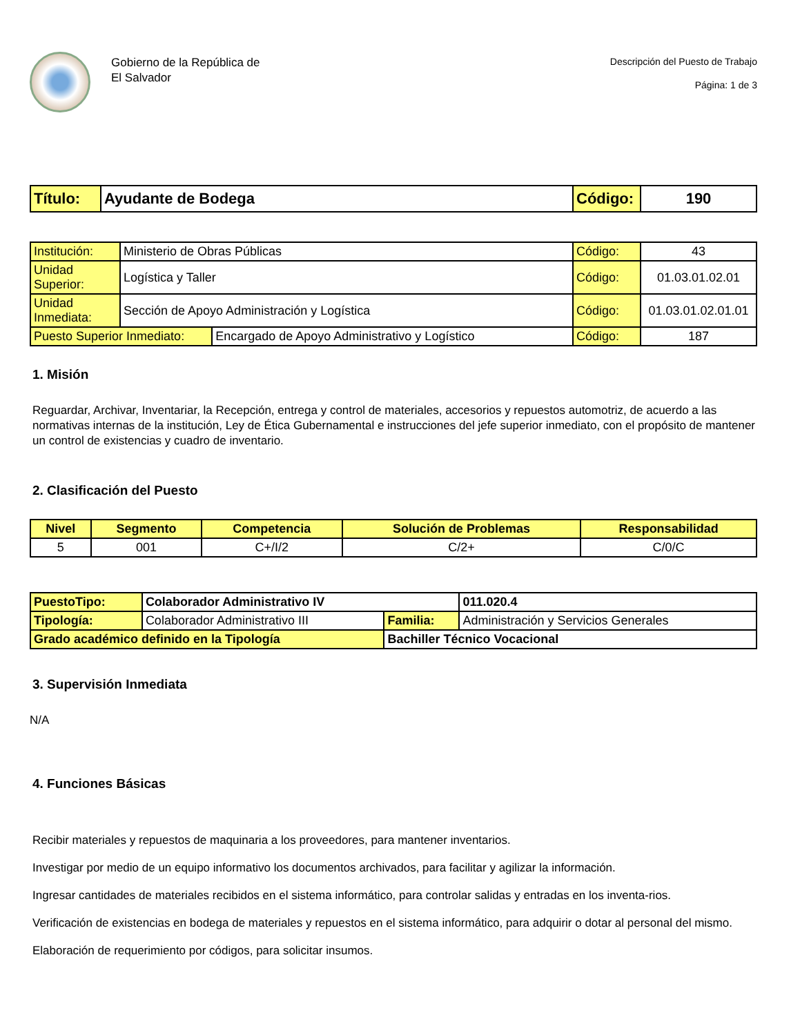Gobierno de la República de
El Salvador
Descripción del Puesto de Trabajo
Página: 1 de 3
| Título: | Ayudante de Bodega | Código: | 190 |
| Institución: | Ministerio de Obras Públicas | | Código: | 43 |
| Unidad Superior: | Logística y Taller | | Código: | 01.03.01.02.01 |
| Unidad Inmediata: | Sección de Apoyo Administración y Logística | | Código: | 01.03.01.02.01.01 |
| Puesto Superior Inmediato: | | Encargado de Apoyo Administrativo y Logístico | Código: | 187 |
1. Misión
Reguardar, Archivar, Inventariar, la Recepción, entrega y control de materiales, accesorios y repuestos automotriz, de acuerdo a las normativas internas de la institución, Ley de Ética Gubernamental e instrucciones del jefe superior inmediato, con el propósito de mantener un control de existencias y cuadro de inventario.
2. Clasificación del Puesto
| Nivel | Segmento | Competencia | Solución de Problemas | Responsabilidad |
| --- | --- | --- | --- | --- |
| 5 | 001 | C+/I/2 | C/2+ | C/0/C |
| PuestoTipo: | Colaborador Administrativo IV | | | 011.020.4 |
| Tipología: | Colaborador Administrativo III | Familia: | Administración y Servicios Generales | |
| Grado académico definido en la Tipología | | Bachiller Técnico Vocacional | | |
3. Supervisión Inmediata
N/A
4. Funciones Básicas
Recibir materiales y repuestos de maquinaria a los proveedores, para mantener inventarios.
Investigar por medio de un equipo informativo los documentos archivados, para facilitar y agilizar la información.
Ingresar cantidades de materiales recibidos en el sistema informático, para controlar salidas y entradas en los inventa-rios.
Verificación de existencias en bodega de materiales y repuestos en el sistema informático, para adquirir o dotar al personal del mismo.
Elaboración de requerimiento por códigos, para solicitar insumos.